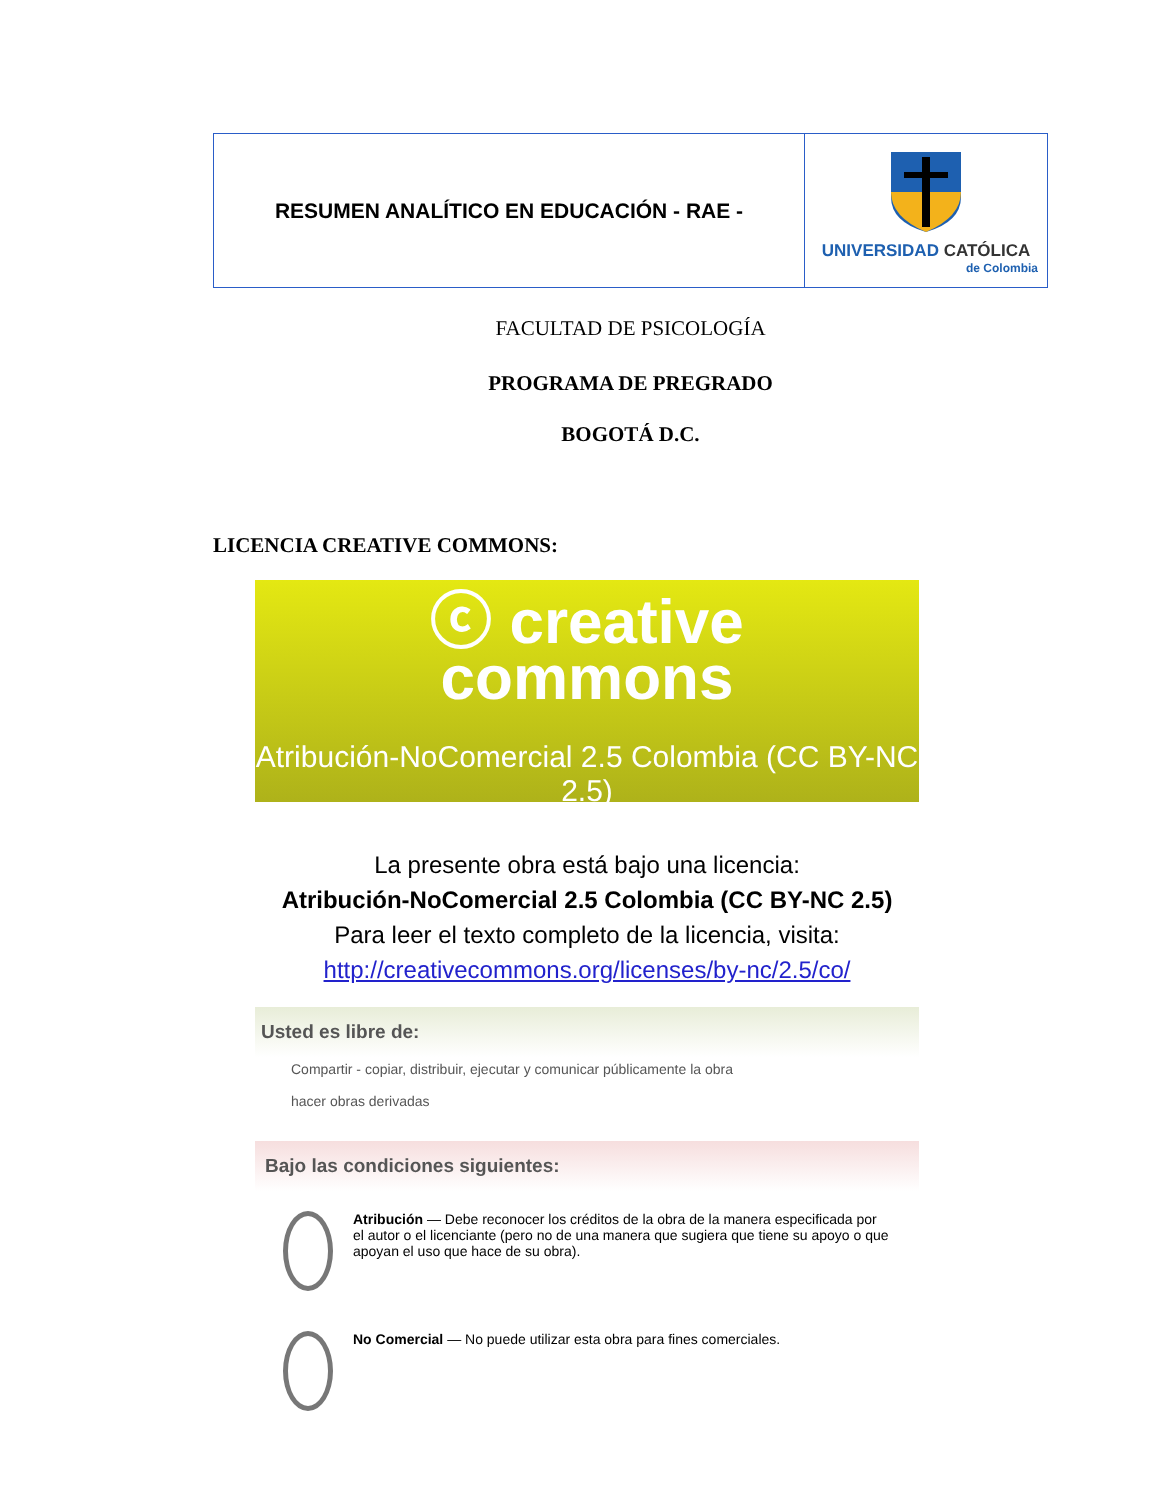| RESUMEN ANALÍTICO EN EDUCACIÓN - RAE - | UNIVERSIDAD CATÓLICA de Colombia |
FACULTAD DE PSICOLOGÍA
PROGRAMA DE PREGRADO
BOGOTÁ D.C.
LICENCIA CREATIVE COMMONS:
ⓒ creative
commons
Atribución-NoComercial 2.5 Colombia (CC BY-NC 2.5)
La presente obra está bajo una licencia:
Atribución-NoComercial 2.5 Colombia (CC BY-NC 2.5)
Para leer el texto completo de la licencia, visita:
http://creativecommons.org/licenses/by-nc/2.5/co/
Usted es libre de:
Compartir - copiar, distribuir, ejecutar y comunicar públicamente la obra
hacer obras derivadas
Bajo las condiciones siguientes:
Atribución — Debe reconocer los créditos de la obra de la manera especificada por el autor o el licenciante (pero no de una manera que sugiera que tiene su apoyo o que apoyan el uso que hace de su obra).
No Comercial — No puede utilizar esta obra para fines comerciales.